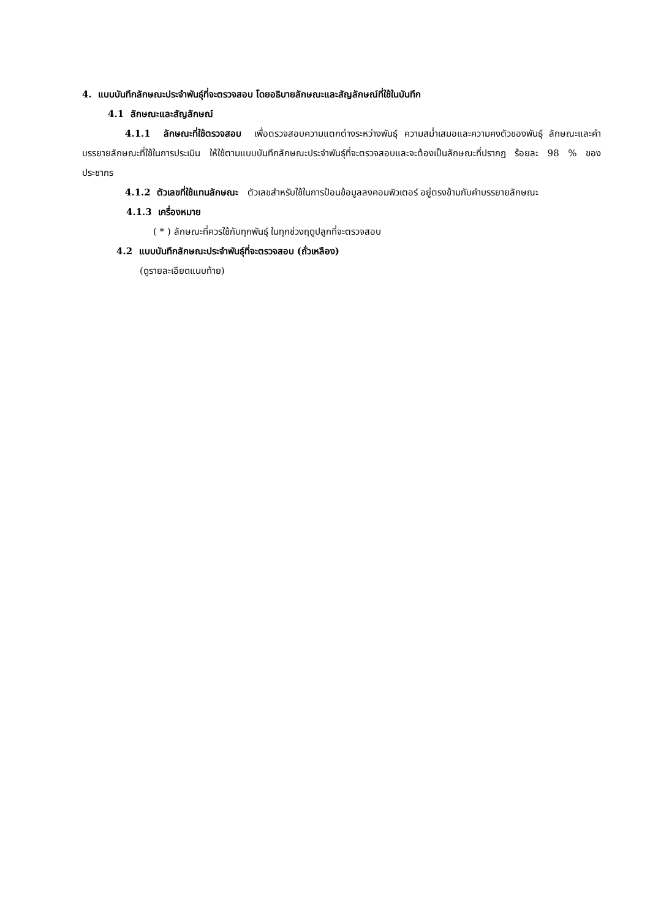4. แบบบันทึกลักษณะประจำพันธุ์ที่จะตรวจสอบ โดยอธิบายลักษณะและสัญลักษณ์ที่ใช้ในบันทึก
4.1 ลักษณะและสัญลักษณ์
4.1.1 ลักษณะที่ใช้ตรวจสอบ เพื่อตรวจสอบความแตกต่างระหว่างพันธุ์ ความสม่ำเสมอและความคงตัวของพันธุ์ ลักษณะและคำบรรยายลักษณะที่ใช้ในการประเมิน ให้ใช้ตามแบบบันทึกลักษณะประจำพันธุ์ที่จะตรวจสอบและจะต้องเป็นลักษณะที่ปรากฏ ร้อยละ 98 % ของประชากร
4.1.2 ตัวเลขที่ใช้แทนลักษณะ ตัวเลขสำหรับใช้ในการป้อนข้อมูลลงคอมพิวเตอร์ อยู่ตรงข้ามกับคำบรรยายลักษณะ
4.1.3 เครื่องหมาย
( * ) ลักษณะที่ควรใช้กับทุกพันธุ์ ในทุกช่วงฤดูปลูกที่จะตรวจสอบ
4.2 แบบบันทึกลักษณะประจำพันธุ์ที่จะตรวจสอบ (ถั่วเหลือง)
(ดูรายละเอียดแนบท้าย)